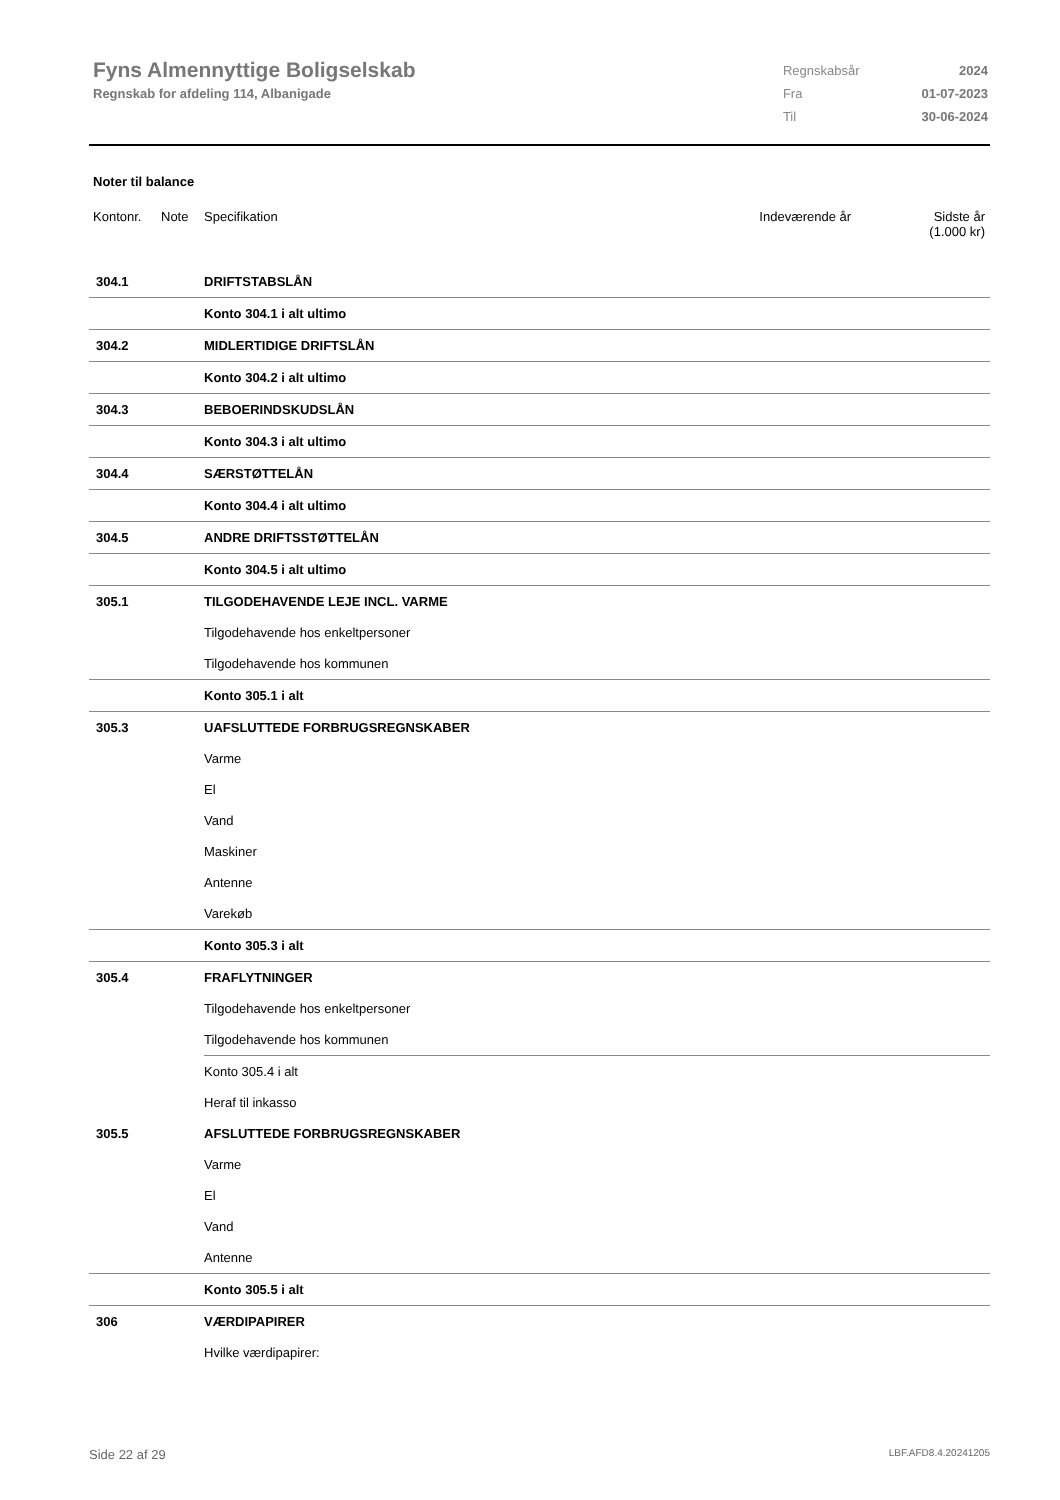Fyns Almennyttige Boligselskab
Regnskab for afdeling 114, Albanigade
| Regnskabsår | 2024 |
| Fra | 01-07-2023 |
| Til | 30-06-2024 |
Noter til balance
Kontonr. Note Specifikation Indeværende år Sidste år
(1.000 kr)
| 304.1 | DRIFTSTABSLÅN |
| | Konto 304.1 i alt ultimo |
| 304.2 | MIDLERTIDIGE DRIFTSLÅN |
| | Konto 304.2 i alt ultimo |
| 304.3 | BEBOERINDSKUDSLÅN |
| | Konto 304.3 i alt ultimo |
| 304.4 | SÆRSTØTTELÅN |
| | Konto 304.4 i alt ultimo |
| 304.5 | ANDRE DRIFTSSTØTTELÅN |
| | Konto 304.5 i alt ultimo |
| 305.1 | TILGODEHAVENDE LEJE INCL. VARME |
| | Tilgodehavende hos enkeltpersoner |
| | Tilgodehavende hos kommunen |
| | Konto 305.1 i alt |
| 305.3 | UAFSLUTTEDE FORBRUGSREGNSKABER |
| | Varme |
| | El |
| | Vand |
| | Maskiner |
| | Antenne |
| | Varekøb |
| | Konto 305.3 i alt |
| 305.4 | FRAFLYTNINGER |
| | Tilgodehavende hos enkeltpersoner |
| | Tilgodehavende hos kommunen |
| | Konto 305.4 i alt |
| | Heraf til inkasso |
| 305.5 | AFSLUTTEDE FORBRUGSREGNSKABER |
| | Varme |
| | El |
| | Vand |
| | Antenne |
| | Konto 305.5 i alt |
| 306 | VÆRDIPAPIRER |
| | Hvilke værdipapirer: |
Side 22 af 29 LBF.AFD8.4.20241205